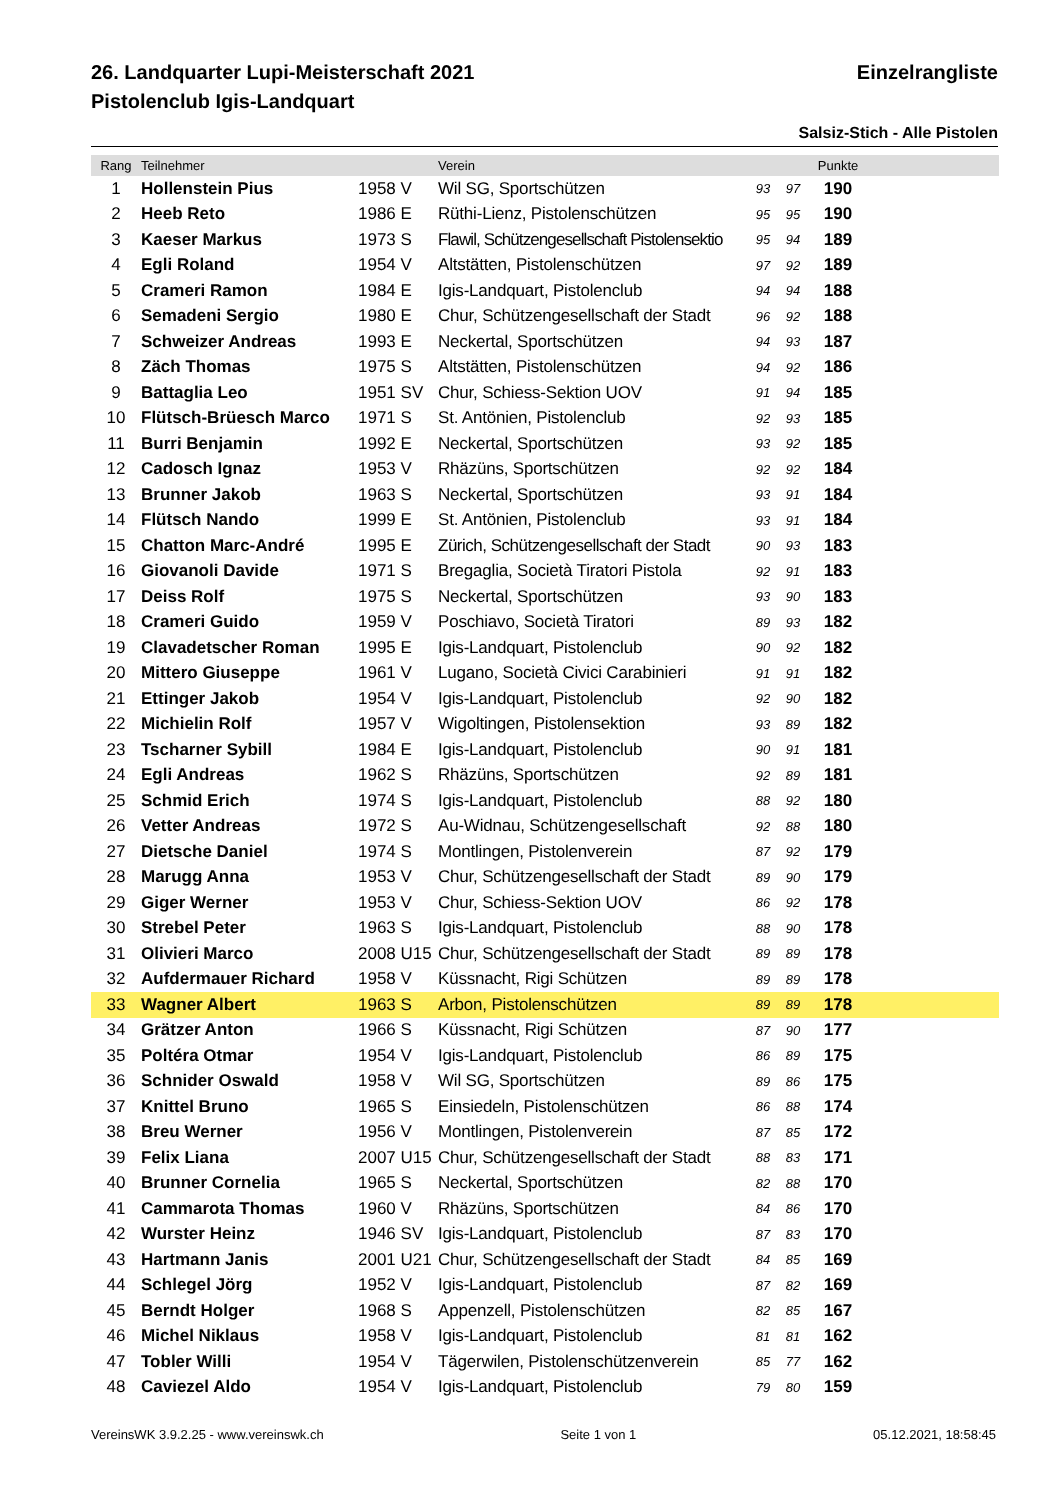26. Landquarter Lupi-Meisterschaft 2021 Einzelrangliste
Pistolenclub Igis-Landquart
Salsiz-Stich - Alle Pistolen
| Rang | Teilnehmer | | Verein | | | Punkte | |
| --- | --- | --- | --- | --- | --- | --- | --- |
| 1 | Hollenstein Pius | 1958 V | Wil SG, Sportschützen | 93 | 97 | 190 | |
| 2 | Heeb Reto | 1986 E | Rüthi-Lienz, Pistolenschützen | 95 | 95 | 190 | |
| 3 | Kaeser Markus | 1973 S | Flawil, Schützengesellschaft Pistolensektio | 95 | 94 | 189 | |
| 4 | Egli Roland | 1954 V | Altstätten, Pistolenschützen | 97 | 92 | 189 | |
| 5 | Crameri Ramon | 1984 E | Igis-Landquart, Pistolenclub | 94 | 94 | 188 | |
| 6 | Semadeni Sergio | 1980 E | Chur, Schützengesellschaft der Stadt | 96 | 92 | 188 | |
| 7 | Schweizer Andreas | 1993 E | Neckertal, Sportschützen | 94 | 93 | 187 | |
| 8 | Zäch Thomas | 1975 S | Altstätten, Pistolenschützen | 94 | 92 | 186 | |
| 9 | Battaglia Leo | 1951 SV | Chur, Schiess-Sektion UOV | 91 | 94 | 185 | |
| 10 | Flütsch-Brüesch Marco | 1971 S | St. Antönien, Pistolenclub | 92 | 93 | 185 | |
| 11 | Burri Benjamin | 1992 E | Neckertal, Sportschützen | 93 | 92 | 185 | |
| 12 | Cadosch Ignaz | 1953 V | Rhäzüns, Sportschützen | 92 | 92 | 184 | |
| 13 | Brunner Jakob | 1963 S | Neckertal, Sportschützen | 93 | 91 | 184 | |
| 14 | Flütsch Nando | 1999 E | St. Antönien, Pistolenclub | 93 | 91 | 184 | |
| 15 | Chatton Marc-André | 1995 E | Zürich, Schützengesellschaft der Stadt | 90 | 93 | 183 | |
| 16 | Giovanoli Davide | 1971 S | Bregaglia, Società Tiratori Pistola | 92 | 91 | 183 | |
| 17 | Deiss Rolf | 1975 S | Neckertal, Sportschützen | 93 | 90 | 183 | |
| 18 | Crameri Guido | 1959 V | Poschiavo, Società Tiratori | 89 | 93 | 182 | |
| 19 | Clavadetscher Roman | 1995 E | Igis-Landquart, Pistolenclub | 90 | 92 | 182 | |
| 20 | Mittero Giuseppe | 1961 V | Lugano, Società Civici Carabinieri | 91 | 91 | 182 | |
| 21 | Ettinger Jakob | 1954 V | Igis-Landquart, Pistolenclub | 92 | 90 | 182 | |
| 22 | Michielin Rolf | 1957 V | Wigoltingen, Pistolensektion | 93 | 89 | 182 | |
| 23 | Tscharner Sybill | 1984 E | Igis-Landquart, Pistolenclub | 90 | 91 | 181 | |
| 24 | Egli Andreas | 1962 S | Rhäzüns, Sportschützen | 92 | 89 | 181 | |
| 25 | Schmid Erich | 1974 S | Igis-Landquart, Pistolenclub | 88 | 92 | 180 | |
| 26 | Vetter Andreas | 1972 S | Au-Widnau, Schützengesellschaft | 92 | 88 | 180 | |
| 27 | Dietsche Daniel | 1974 S | Montlingen, Pistolenverein | 87 | 92 | 179 | |
| 28 | Marugg Anna | 1953 V | Chur, Schützengesellschaft der Stadt | 89 | 90 | 179 | |
| 29 | Giger Werner | 1953 V | Chur, Schiess-Sektion UOV | 86 | 92 | 178 | |
| 30 | Strebel Peter | 1963 S | Igis-Landquart, Pistolenclub | 88 | 90 | 178 | |
| 31 | Olivieri Marco | 2008 U15 | Chur, Schützengesellschaft der Stadt | 89 | 89 | 178 | |
| 32 | Aufdermauer Richard | 1958 V | Küssnacht, Rigi Schützen | 89 | 89 | 178 | |
| 33 | Wagner Albert | 1963 S | Arbon, Pistolenschützen | 89 | 89 | 178 | |
| 34 | Grätzer Anton | 1966 S | Küssnacht, Rigi Schützen | 87 | 90 | 177 | |
| 35 | Poltéra Otmar | 1954 V | Igis-Landquart, Pistolenclub | 86 | 89 | 175 | |
| 36 | Schnider Oswald | 1958 V | Wil SG, Sportschützen | 89 | 86 | 175 | |
| 37 | Knittel Bruno | 1965 S | Einsiedeln, Pistolenschützen | 86 | 88 | 174 | |
| 38 | Breu Werner | 1956 V | Montlingen, Pistolenverein | 87 | 85 | 172 | |
| 39 | Felix Liana | 2007 U15 | Chur, Schützengesellschaft der Stadt | 88 | 83 | 171 | |
| 40 | Brunner Cornelia | 1965 S | Neckertal, Sportschützen | 82 | 88 | 170 | |
| 41 | Cammarota Thomas | 1960 V | Rhäzüns, Sportschützen | 84 | 86 | 170 | |
| 42 | Wurster Heinz | 1946 SV | Igis-Landquart, Pistolenclub | 87 | 83 | 170 | |
| 43 | Hartmann Janis | 2001 U21 | Chur, Schützengesellschaft der Stadt | 84 | 85 | 169 | |
| 44 | Schlegel Jörg | 1952 V | Igis-Landquart, Pistolenclub | 87 | 82 | 169 | |
| 45 | Berndt Holger | 1968 S | Appenzell, Pistolenschützen | 82 | 85 | 167 | |
| 46 | Michel Niklaus | 1958 V | Igis-Landquart, Pistolenclub | 81 | 81 | 162 | |
| 47 | Tobler Willi | 1954 V | Tägerwilen, Pistolenschützenverein | 85 | 77 | 162 | |
| 48 | Caviezel Aldo | 1954 V | Igis-Landquart, Pistolenclub | 79 | 80 | 159 | |
VereinsWK 3.9.2.25 - www.vereinswk.ch Seite 1 von 1 05.12.2021, 18:58:45